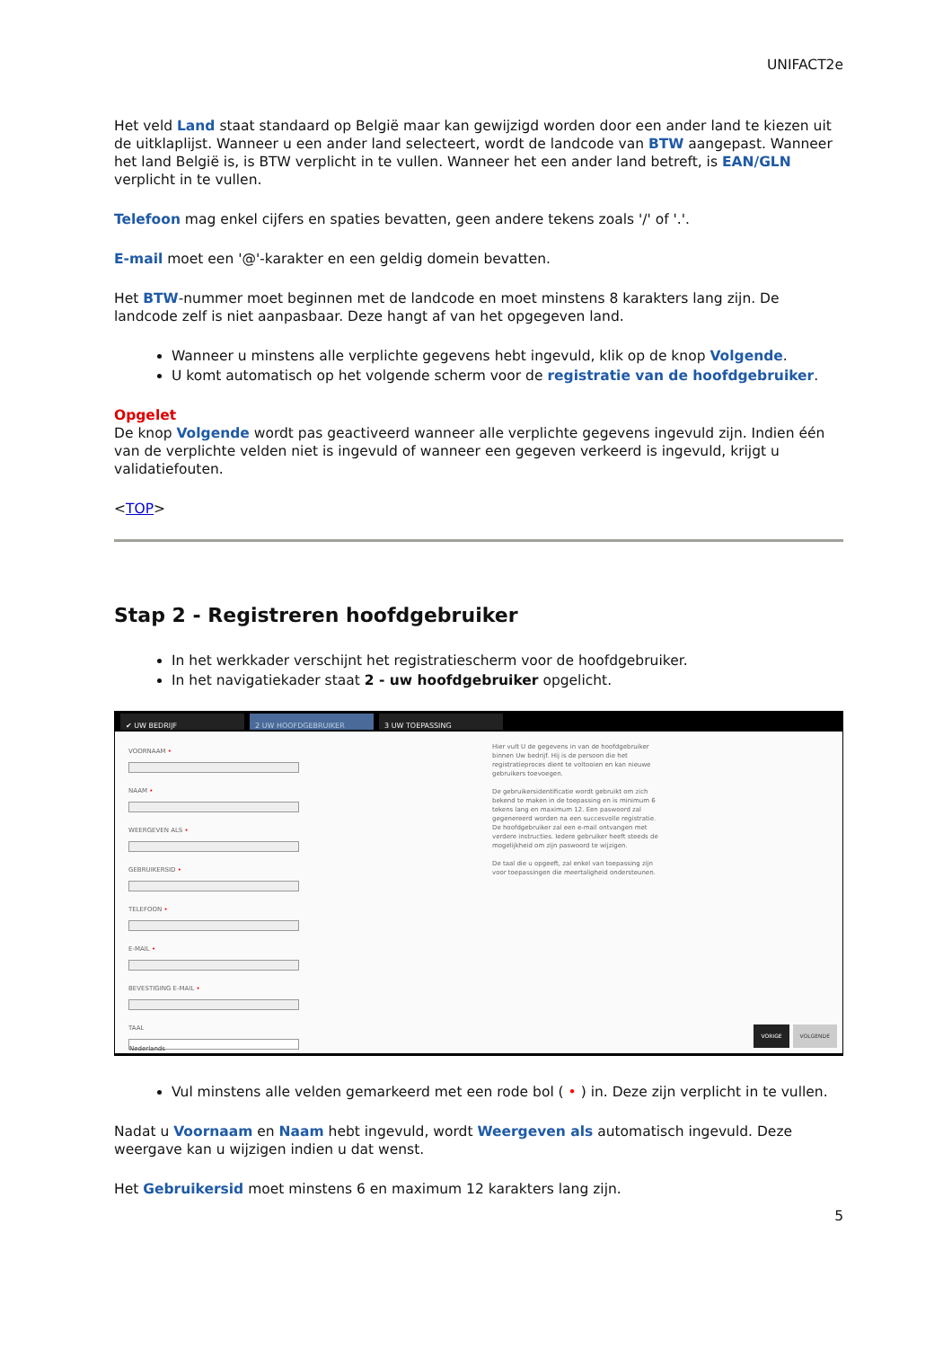UNIFACT2e
Het veld Land staat standaard op België maar kan gewijzigd worden door een ander land te kiezen uit de uitklaplijst. Wanneer u een ander land selecteert, wordt de landcode van BTW aangepast. Wanneer het land België is, is BTW verplicht in te vullen. Wanneer het een ander land betreft, is EAN/GLN verplicht in te vullen.
Telefoon mag enkel cijfers en spaties bevatten, geen andere tekens zoals '/' of '.'.
E-mail moet een '@'-karakter en een geldig domein bevatten.
Het BTW-nummer moet beginnen met de landcode en moet minstens 8 karakters lang zijn. De landcode zelf is niet aanpasbaar. Deze hangt af van het opgegeven land.
Wanneer u minstens alle verplichte gegevens hebt ingevuld, klik op de knop Volgende.
U komt automatisch op het volgende scherm voor de registratie van de hoofdgebruiker.
Opgelet
De knop Volgende wordt pas geactiveerd wanneer alle verplichte gegevens ingevuld zijn. Indien één van de verplichte velden niet is ingevuld of wanneer een gegeven verkeerd is ingevuld, krijgt u validatiefouten.
<TOP>
Stap 2 - Registreren hoofdgebruiker
In het werkkader verschijnt het registratiescherm voor de hoofdgebruiker.
In het navigatiekader staat 2 - uw hoofdgebruiker opgelicht.
✔ UW BEDRIJF 2 UW HOOFDGEBRUIKER 3 UW TOEPASSING
VOORNAAM •
NAAM •
WEERGEVEN ALS •
GEBRUIKERSID •
TELEFOON •
E-MAIL •
BEVESTIGING E-MAIL •
TAAL
Nederlands
Hier vult U de gegevens in van de hoofdgebruiker binnen Uw bedrijf. Hij is de persoon die het registratieproces dient te voltooien en kan nieuwe gebruikers toevoegen.
De gebruikersidentificatie wordt gebruikt om zich bekend te maken in de toepassing en is minimum 6 tekens lang en maximum 12. Een paswoord zal gegenereerd worden na een succesvolle registratie. De hoofdgebruiker zal een e-mail ontvangen met verdere instructies. Iedere gebruiker heeft steeds de mogelijkheid om zijn paswoord te wijzigen.
De taal die u opgeeft, zal enkel van toepassing zijn voor toepassingen die meertaligheid ondersteunen.
VORIGE VOLGENDE
Vul minstens alle velden gemarkeerd met een rode bol ( • ) in. Deze zijn verplicht in te vullen.
Nadat u Voornaam en Naam hebt ingevuld, wordt Weergeven als automatisch ingevuld. Deze weergave kan u wijzigen indien u dat wenst.
Het Gebruikersid moet minstens 6 en maximum 12 karakters lang zijn.
5